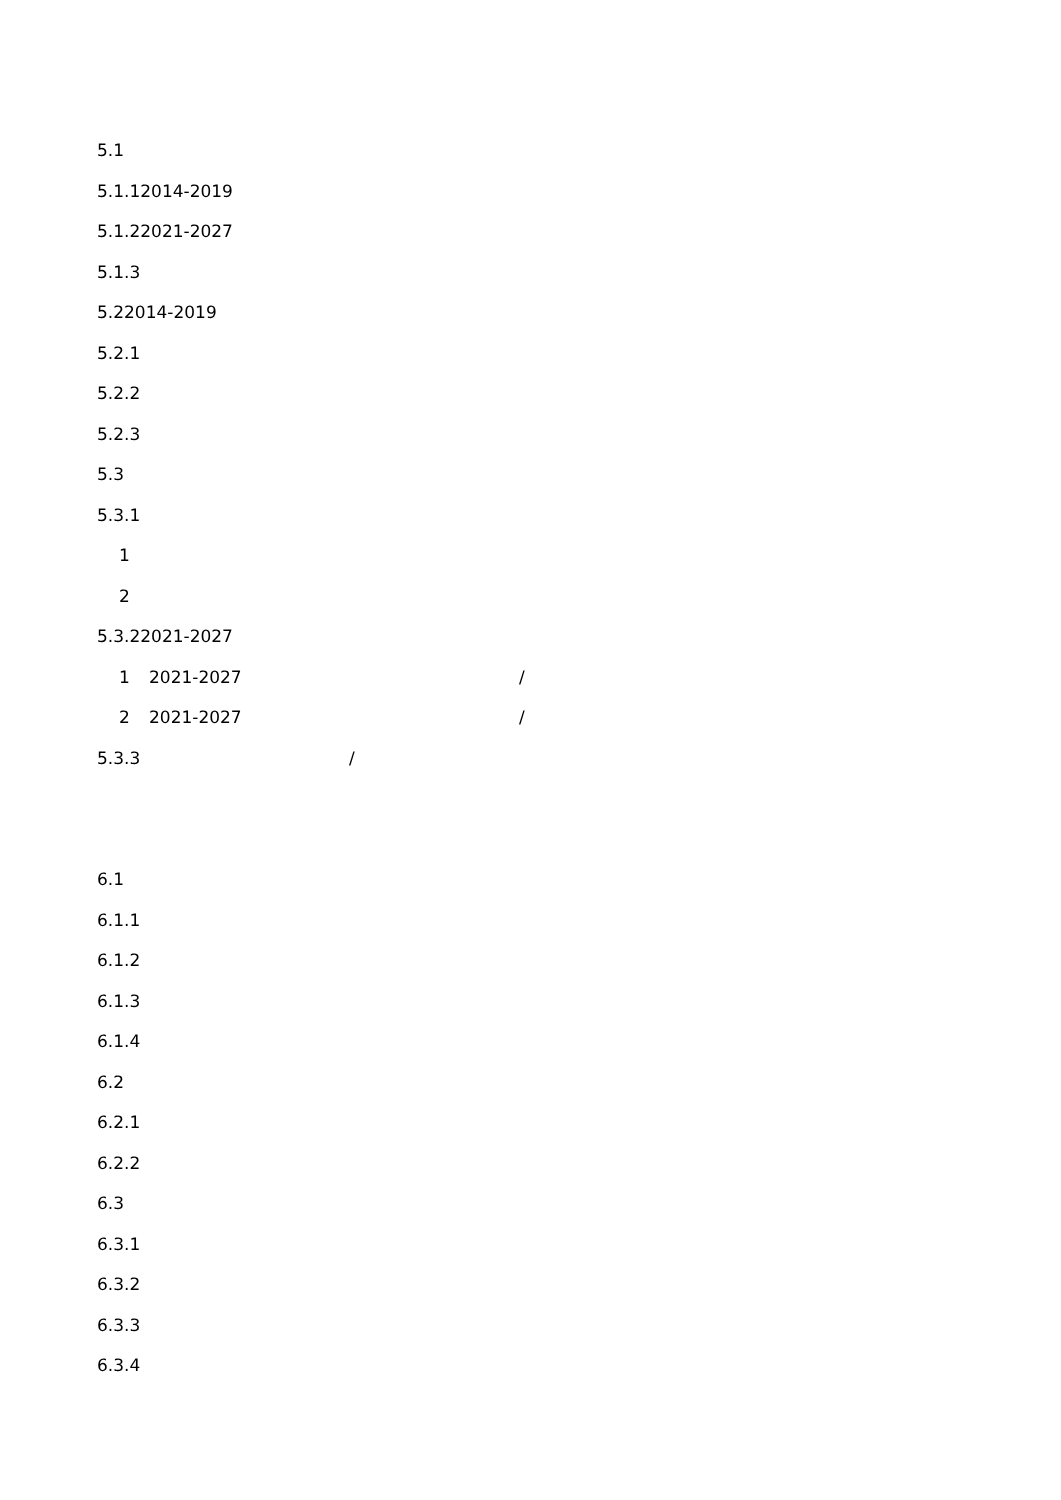5.1
5.1.12014-2019
5.1.22021-2027
5.1.3
5.22014-2019
5.2.1
5.2.2
5.2.3
5.3
5.3.1
1
2
5.3.22021-2027
1 2021-2027 /
2 2021-2027 /
5.3.3 /
6.1
6.1.1
6.1.2
6.1.3
6.1.4
6.2
6.2.1
6.2.2
6.3
6.3.1
6.3.2
6.3.3
6.3.4